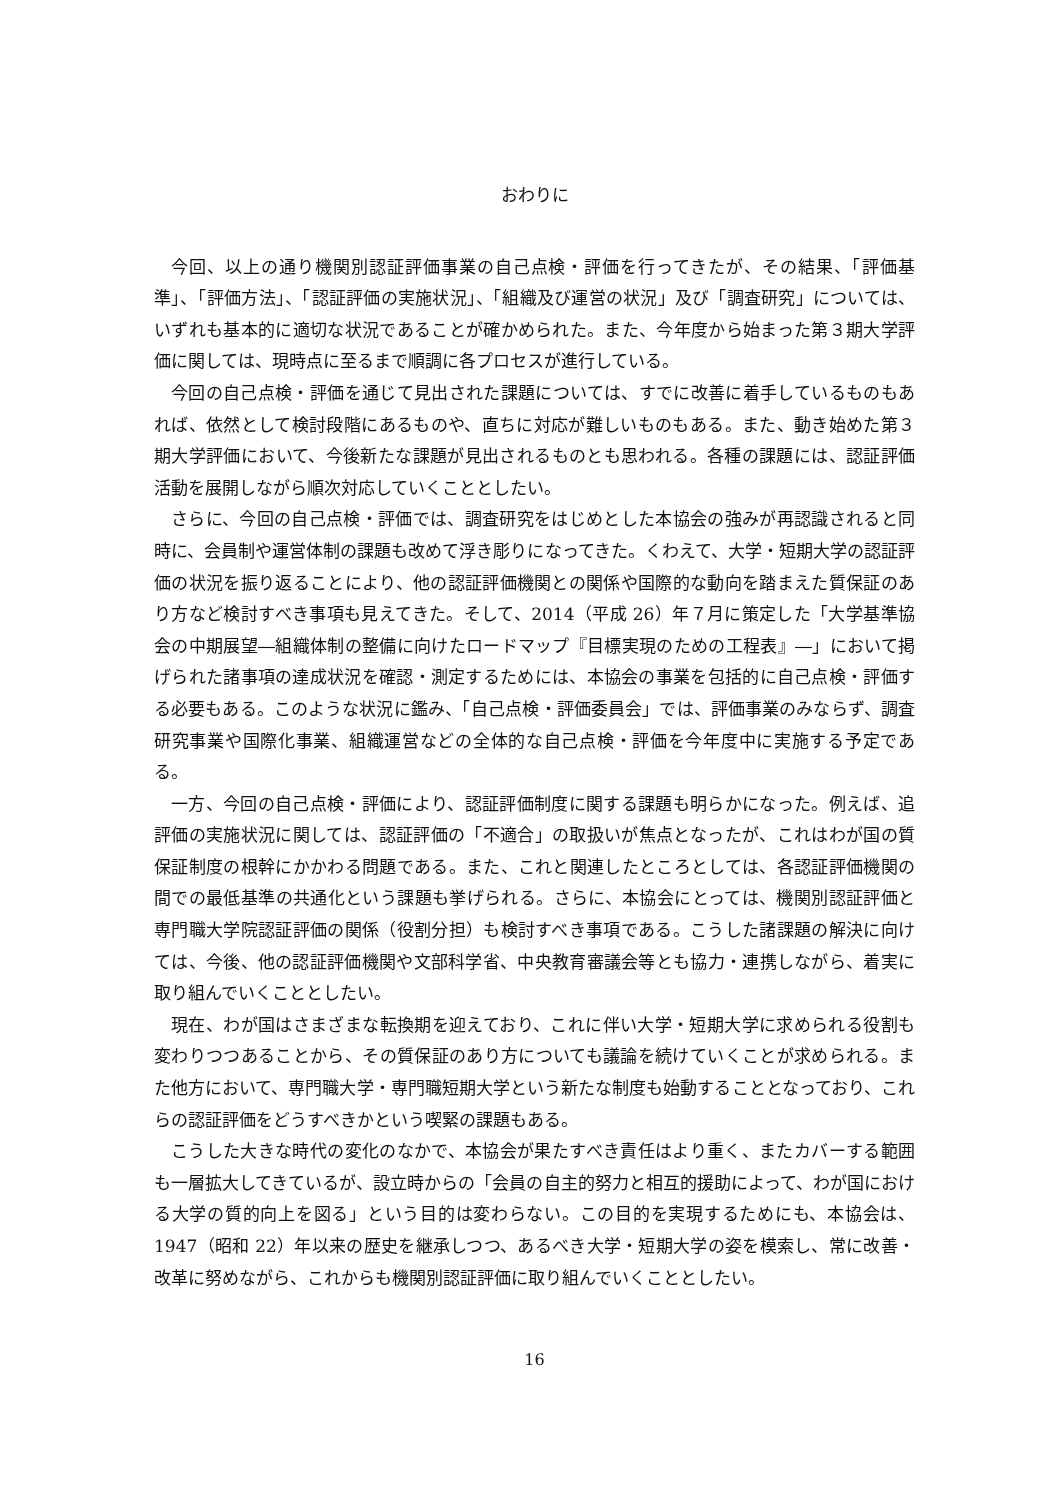おわりに
今回、以上の通り機関別認証評価事業の自己点検・評価を行ってきたが、その結果、「評価基準」、「評価方法」、「認証評価の実施状況」、「組織及び運営の状況」及び「調査研究」については、いずれも基本的に適切な状況であることが確かめられた。また、今年度から始まった第３期大学評価に関しては、現時点に至るまで順調に各プロセスが進行している。
今回の自己点検・評価を通じて見出された課題については、すでに改善に着手しているものもあれば、依然として検討段階にあるものや、直ちに対応が難しいものもある。また、動き始めた第３期大学評価において、今後新たな課題が見出されるものとも思われる。各種の課題には、認証評価活動を展開しながら順次対応していくこととしたい。
さらに、今回の自己点検・評価では、調査研究をはじめとした本協会の強みが再認識されると同時に、会員制や運営体制の課題も改めて浮き彫りになってきた。くわえて、大学・短期大学の認証評価の状況を振り返ることにより、他の認証評価機関との関係や国際的な動向を踏まえた質保証のあり方など検討すべき事項も見えてきた。そして、2014（平成 26）年７月に策定した「大学基準協会の中期展望―組織体制の整備に向けたロードマップ『目標実現のための工程表』―」において掲げられた諸事項の達成状況を確認・測定するためには、本協会の事業を包括的に自己点検・評価する必要もある。このような状況に鑑み、「自己点検・評価委員会」では、評価事業のみならず、調査研究事業や国際化事業、組織運営などの全体的な自己点検・評価を今年度中に実施する予定である。
一方、今回の自己点検・評価により、認証評価制度に関する課題も明らかになった。例えば、追評価の実施状況に関しては、認証評価の「不適合」の取扱いが焦点となったが、これはわが国の質保証制度の根幹にかかわる問題である。また、これと関連したところとしては、各認証評価機関の間での最低基準の共通化という課題も挙げられる。さらに、本協会にとっては、機関別認証評価と専門職大学院認証評価の関係（役割分担）も検討すべき事項である。こうした諸課題の解決に向けては、今後、他の認証評価機関や文部科学省、中央教育審議会等とも協力・連携しながら、着実に取り組んでいくこととしたい。
現在、わが国はさまざまな転換期を迎えており、これに伴い大学・短期大学に求められる役割も変わりつつあることから、その質保証のあり方についても議論を続けていくことが求められる。また他方において、専門職大学・専門職短期大学という新たな制度も始動することとなっており、これらの認証評価をどうすべきかという喫緊の課題もある。
こうした大きな時代の変化のなかで、本協会が果たすべき責任はより重く、またカバーする範囲も一層拡大してきているが、設立時からの「会員の自主的努力と相互的援助によって、わが国における大学の質的向上を図る」という目的は変わらない。この目的を実現するためにも、本協会は、1947（昭和 22）年以来の歴史を継承しつつ、あるべき大学・短期大学の姿を模索し、常に改善・改革に努めながら、これからも機関別認証評価に取り組んでいくこととしたい。
16